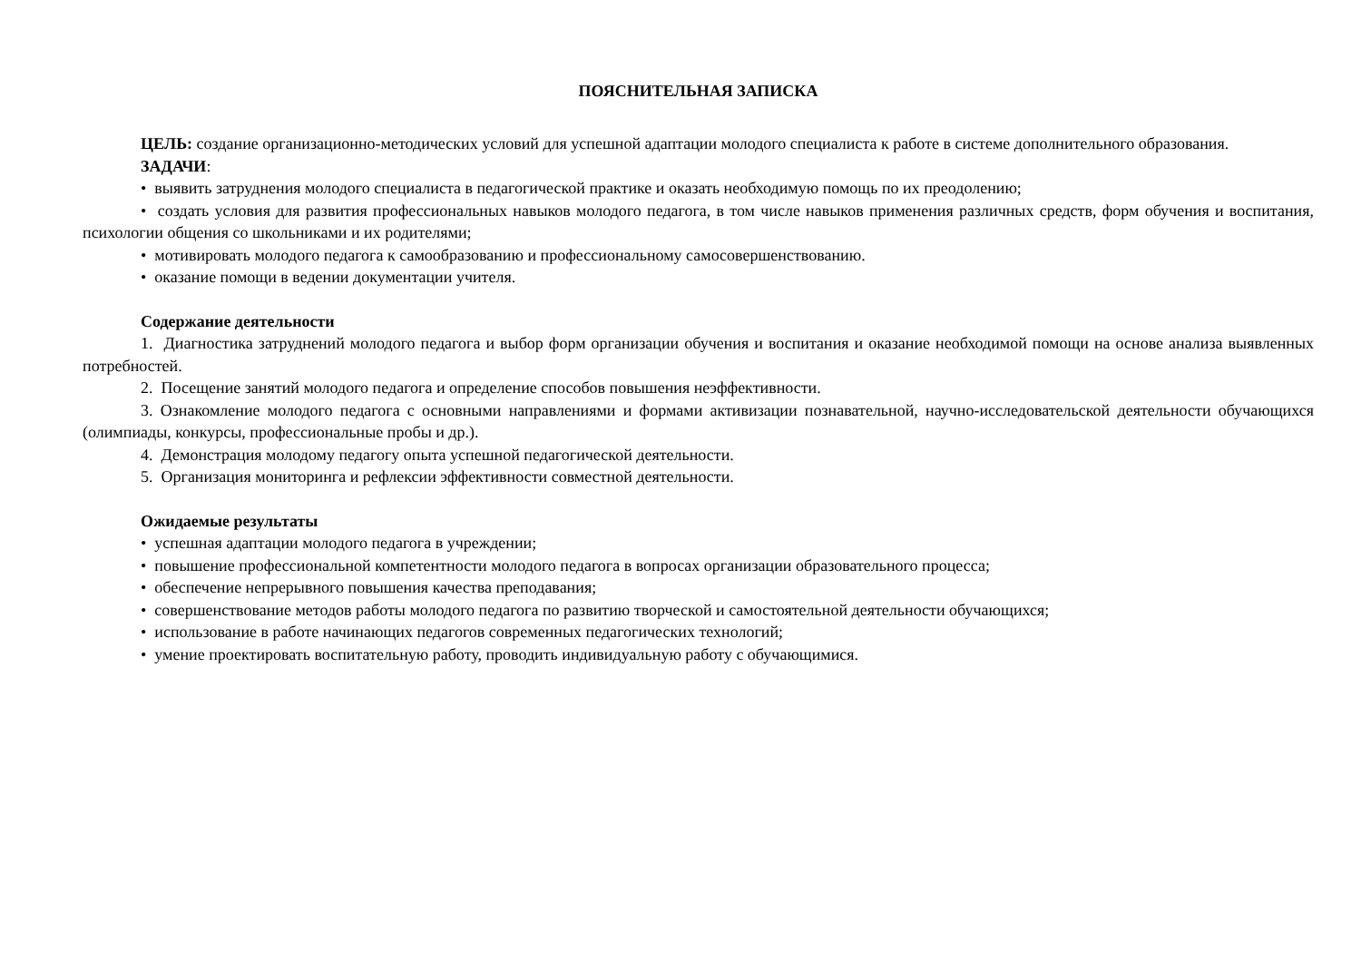ПОЯСНИТЕЛЬНАЯ ЗАПИСКА
ЦЕЛЬ: создание организационно-методических условий для успешной адаптации молодого специалиста к работе в системе дополнительного образования.
ЗАДАЧИ:
• выявить затруднения молодого специалиста в педагогической практике и оказать необходимую помощь по их преодолению;
• создать условия для развития профессиональных навыков молодого педагога, в том числе навыков применения различных средств, форм обучения и воспитания, психологии общения со школьниками и их родителями;
• мотивировать молодого педагога к самообразованию и профессиональному самосовершенствованию.
• оказание помощи в ведении документации учителя.
Содержание деятельности
1. Диагностика затруднений молодого педагога и выбор форм организации обучения и воспитания и оказание необходимой помощи на основе анализа выявленных потребностей.
2. Посещение занятий молодого педагога и определение способов повышения неэффективности.
3. Ознакомление молодого педагога с основными направлениями и формами активизации познавательной, научно-исследовательской деятельности обучающихся (олимпиады, конкурсы, профессиональные пробы и др.).
4. Демонстрация молодому педагогу опыта успешной педагогической деятельности.
5. Организация мониторинга и рефлексии эффективности совместной деятельности.
Ожидаемые результаты
• успешная адаптации молодого педагога в учреждении;
• повышение профессиональной компетентности молодого педагога в вопросах организации образовательного процесса;
• обеспечение непрерывного повышения качества преподавания;
• совершенствование методов работы молодого педагога по развитию творческой и самостоятельной деятельности обучающихся;
• использование в работе начинающих педагогов современных педагогических технологий;
• умение проектировать воспитательную работу, проводить индивидуальную работу с обучающимися.